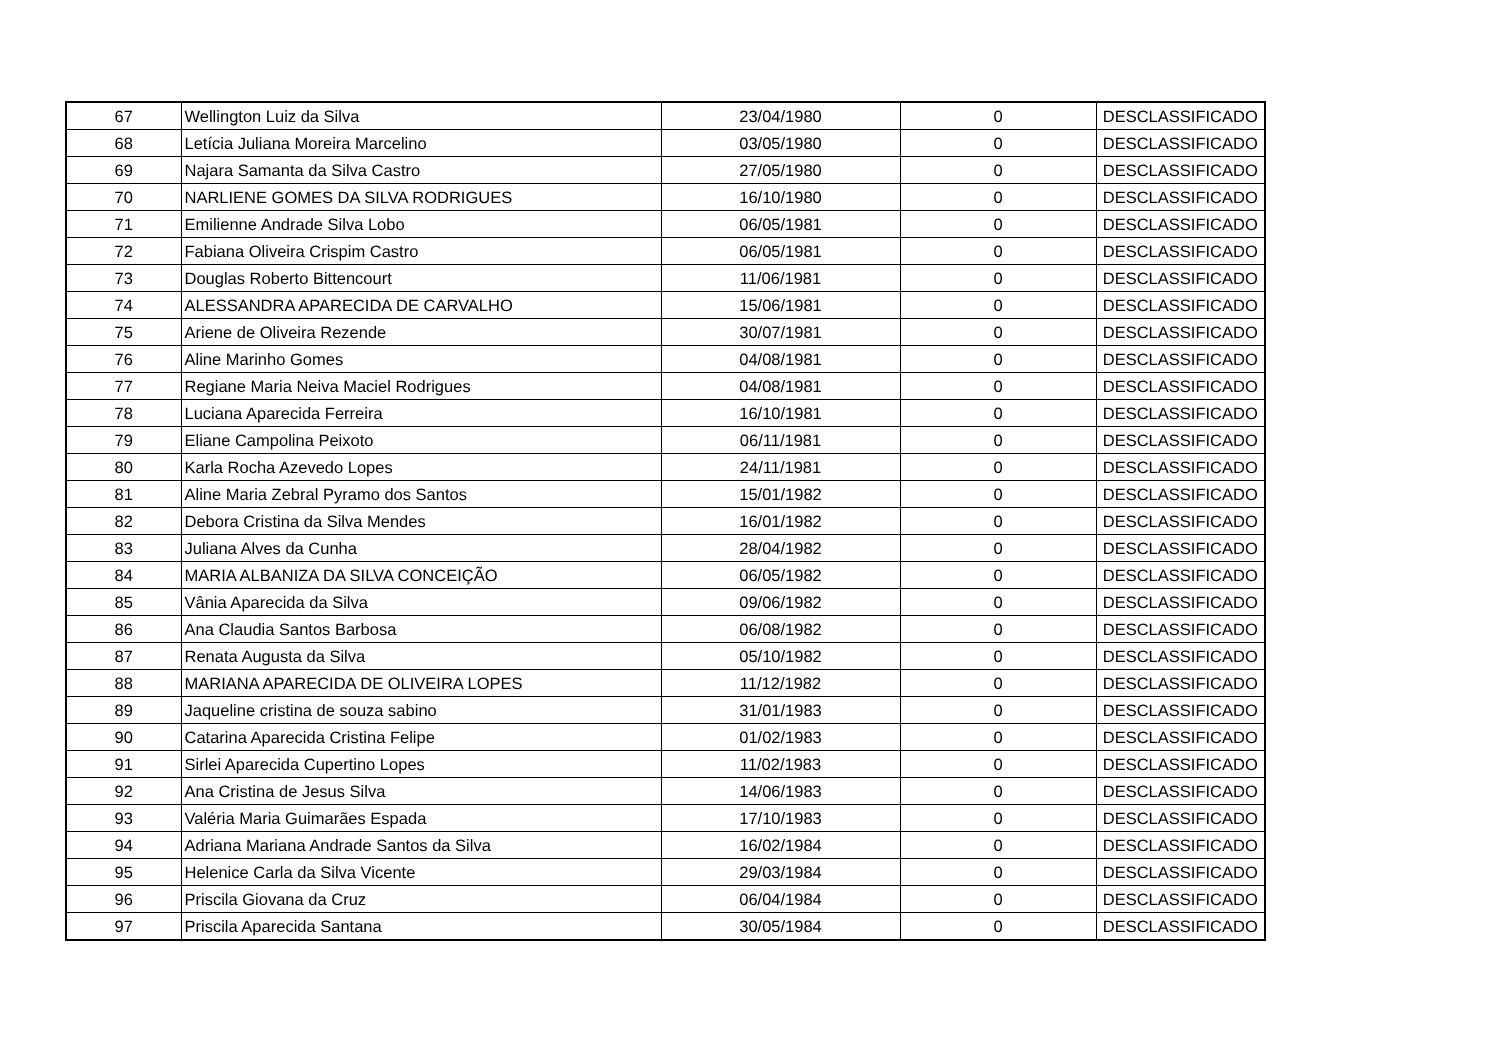| 67 | Wellington Luiz da Silva | 23/04/1980 | 0 | DESCLASSIFICADO |
| 68 | Letícia Juliana Moreira Marcelino | 03/05/1980 | 0 | DESCLASSIFICADO |
| 69 | Najara Samanta da Silva Castro | 27/05/1980 | 0 | DESCLASSIFICADO |
| 70 | NARLIENE GOMES DA SILVA RODRIGUES | 16/10/1980 | 0 | DESCLASSIFICADO |
| 71 | Emilienne Andrade Silva Lobo | 06/05/1981 | 0 | DESCLASSIFICADO |
| 72 | Fabiana Oliveira Crispim Castro | 06/05/1981 | 0 | DESCLASSIFICADO |
| 73 | Douglas Roberto Bittencourt | 11/06/1981 | 0 | DESCLASSIFICADO |
| 74 | ALESSANDRA APARECIDA DE CARVALHO | 15/06/1981 | 0 | DESCLASSIFICADO |
| 75 | Ariene de Oliveira Rezende | 30/07/1981 | 0 | DESCLASSIFICADO |
| 76 | Aline Marinho Gomes | 04/08/1981 | 0 | DESCLASSIFICADO |
| 77 | Regiane Maria Neiva Maciel Rodrigues | 04/08/1981 | 0 | DESCLASSIFICADO |
| 78 | Luciana Aparecida Ferreira | 16/10/1981 | 0 | DESCLASSIFICADO |
| 79 | Eliane Campolina Peixoto | 06/11/1981 | 0 | DESCLASSIFICADO |
| 80 | Karla Rocha Azevedo Lopes | 24/11/1981 | 0 | DESCLASSIFICADO |
| 81 | Aline Maria Zebral Pyramo dos Santos | 15/01/1982 | 0 | DESCLASSIFICADO |
| 82 | Debora Cristina da Silva Mendes | 16/01/1982 | 0 | DESCLASSIFICADO |
| 83 | Juliana Alves da Cunha | 28/04/1982 | 0 | DESCLASSIFICADO |
| 84 | MARIA ALBANIZA DA SILVA CONCEIÇÃO | 06/05/1982 | 0 | DESCLASSIFICADO |
| 85 | Vânia Aparecida da Silva | 09/06/1982 | 0 | DESCLASSIFICADO |
| 86 | Ana Claudia Santos Barbosa | 06/08/1982 | 0 | DESCLASSIFICADO |
| 87 | Renata Augusta da Silva | 05/10/1982 | 0 | DESCLASSIFICADO |
| 88 | MARIANA APARECIDA DE OLIVEIRA LOPES | 11/12/1982 | 0 | DESCLASSIFICADO |
| 89 | Jaqueline cristina de souza sabino | 31/01/1983 | 0 | DESCLASSIFICADO |
| 90 | Catarina Aparecida Cristina Felipe | 01/02/1983 | 0 | DESCLASSIFICADO |
| 91 | Sirlei Aparecida Cupertino Lopes | 11/02/1983 | 0 | DESCLASSIFICADO |
| 92 | Ana Cristina de Jesus Silva | 14/06/1983 | 0 | DESCLASSIFICADO |
| 93 | Valéria Maria Guimarães Espada | 17/10/1983 | 0 | DESCLASSIFICADO |
| 94 | Adriana Mariana Andrade Santos da Silva | 16/02/1984 | 0 | DESCLASSIFICADO |
| 95 | Helenice Carla da Silva Vicente | 29/03/1984 | 0 | DESCLASSIFICADO |
| 96 | Priscila Giovana da Cruz | 06/04/1984 | 0 | DESCLASSIFICADO |
| 97 | Priscila Aparecida Santana | 30/05/1984 | 0 | DESCLASSIFICADO |